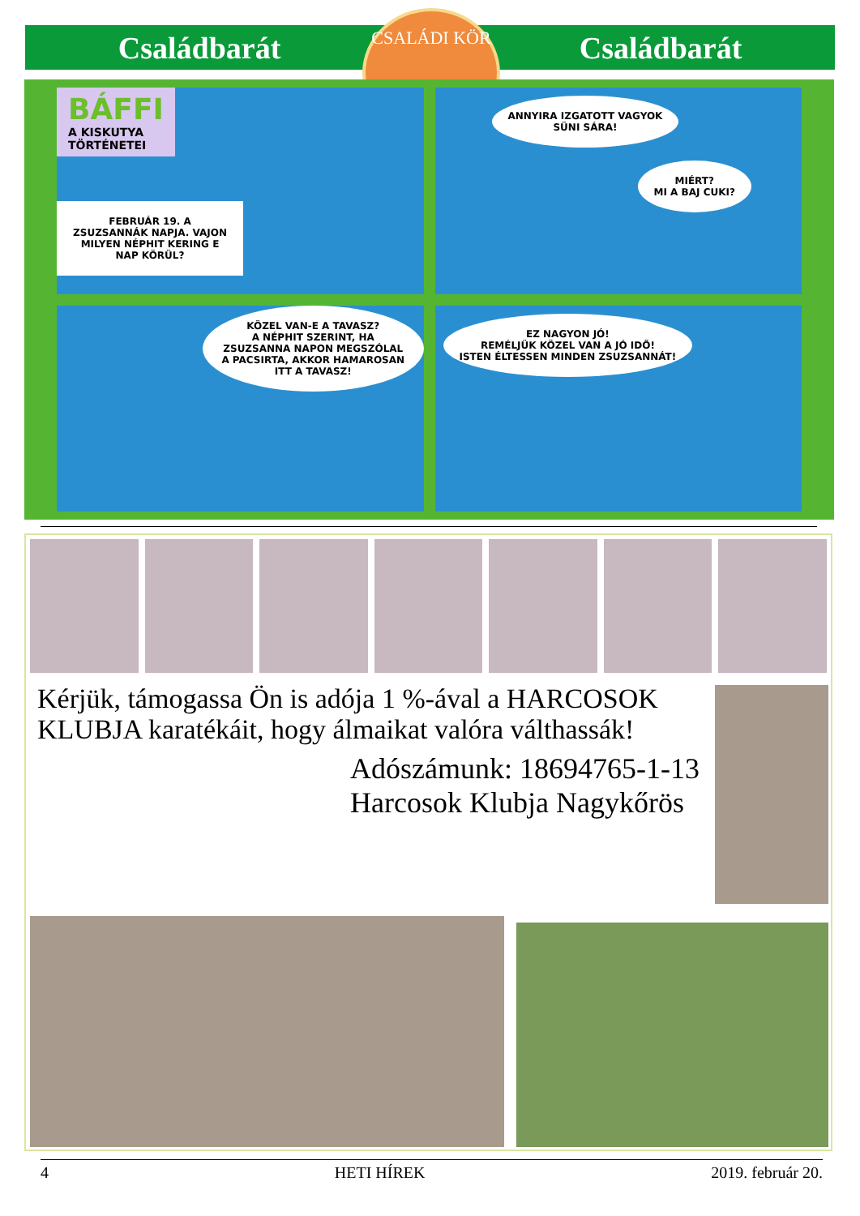Családbarát Családbarát
CSALÁDI KÖR
BÁFFI
A KISKUTYA
TÖRTÉNETEI
FEBRUÁR 19. A ZSUZSANNÁK NAPJA. VAJON MILYEN NÉPHIT KERING E NAP KÖRÜL?
ANNYIRA IZGATOTT VAGYOK
SÜNI SÁRA!
MIÉRT?
MI A BAJ CUKI?
KÖZEL VAN-E A TAVASZ?
A NÉPHIT SZERINT, HA ZSUZSANNA NAPON MEGSZÓLAL A PACSIRTA, AKKOR HAMAROSAN ITT A TAVASZ!
EZ NAGYON JÓ!
REMÉLJÜK KÖZEL VAN A JÓ IDŐ!
ISTEN ÉLTESSEN MINDEN ZSUZSANNÁT!
Kérjük, támogassa Ön is adója 1 %-ával a HARCOSOK KLUBJA karatékáit, hogy álmaikat valóra válthassák!
Adószámunk: 18694765-1-13
Harcosok Klubja Nagykőrös
4 HETI HÍREK 2019. február 20.